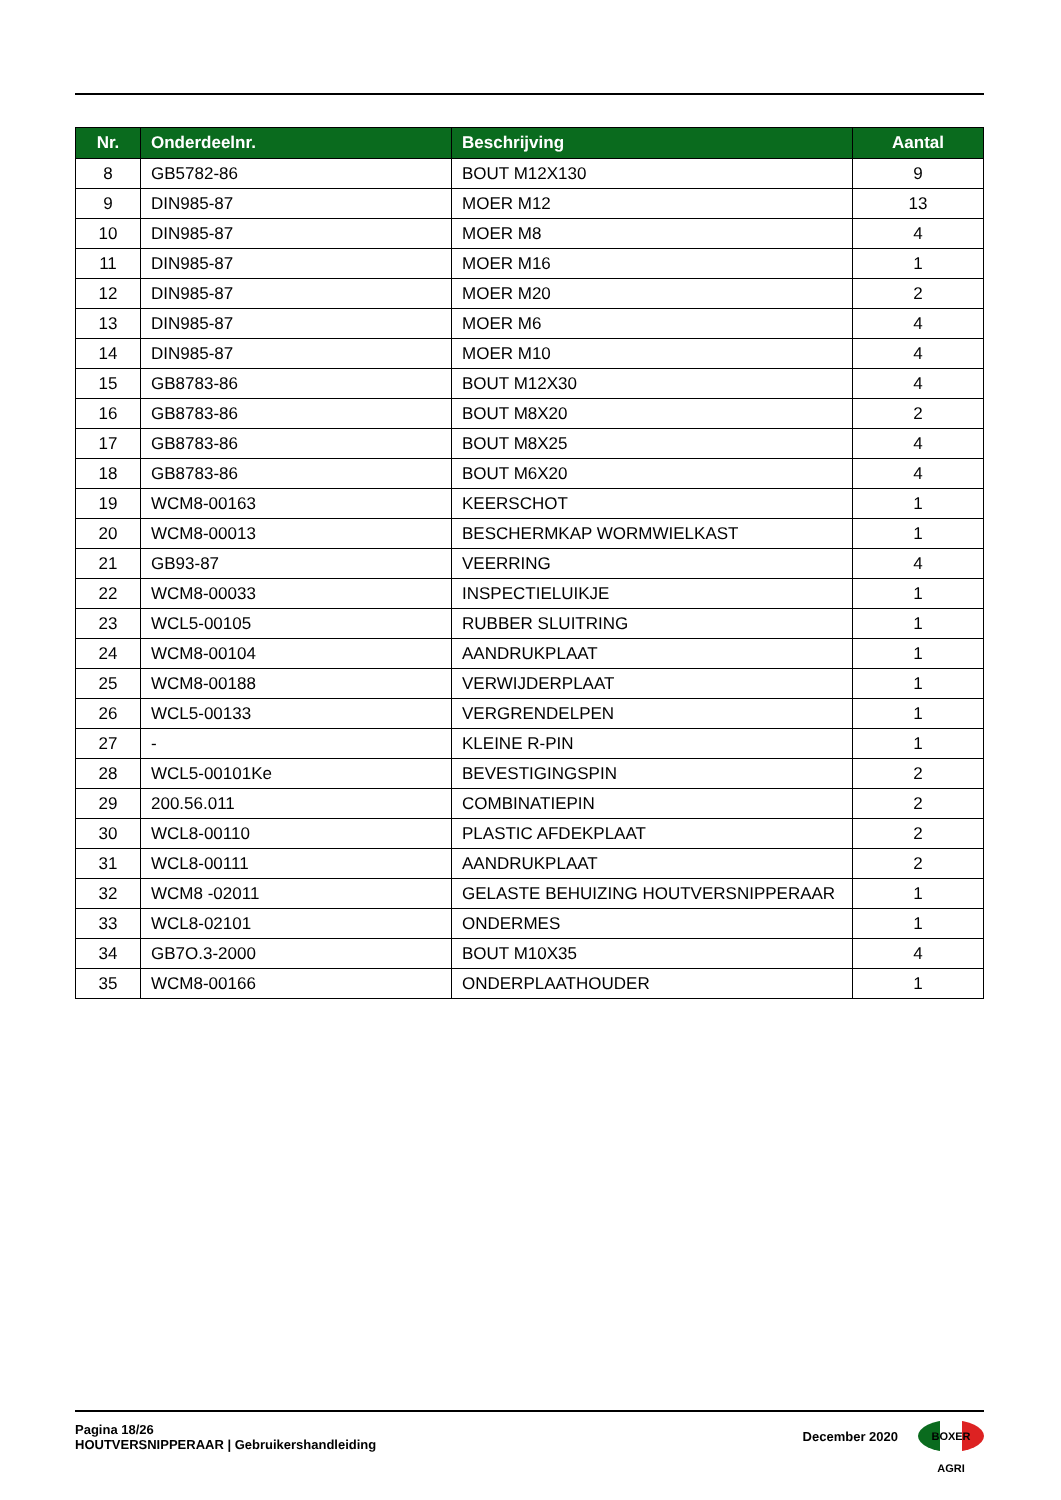| Nr. | Onderdeelnr. | Beschrijving | Aantal |
| --- | --- | --- | --- |
| 8 | GB5782-86 | BOUT M12X130 | 9 |
| 9 | DIN985-87 | MOER M12 | 13 |
| 10 | DIN985-87 | MOER M8 | 4 |
| 11 | DIN985-87 | MOER M16 | 1 |
| 12 | DIN985-87 | MOER M20 | 2 |
| 13 | DIN985-87 | MOER M6 | 4 |
| 14 | DIN985-87 | MOER M10 | 4 |
| 15 | GB8783-86 | BOUT M12X30 | 4 |
| 16 | GB8783-86 | BOUT M8X20 | 2 |
| 17 | GB8783-86 | BOUT M8X25 | 4 |
| 18 | GB8783-86 | BOUT M6X20 | 4 |
| 19 | WCM8-00163 | KEERSCHOT | 1 |
| 20 | WCM8-00013 | BESCHERMKAP WORMWIELKAST | 1 |
| 21 | GB93-87 | VEERRING | 4 |
| 22 | WCM8-00033 | INSPECTIELUIKJE | 1 |
| 23 | WCL5-00105 | RUBBER SLUITRING | 1 |
| 24 | WCM8-00104 | AANDRUKPLAAT | 1 |
| 25 | WCM8-00188 | VERWIJDERPLAAT | 1 |
| 26 | WCL5-00133 | VERGRENDELPEN | 1 |
| 27 | - | KLEINE R-PIN | 1 |
| 28 | WCL5-00101Ke | BEVESTIGINGSPIN | 2 |
| 29 | 200.56.011 | COMBINATIEPIN | 2 |
| 30 | WCL8-00110 | PLASTIC AFDEKPLAAT | 2 |
| 31 | WCL8-00111 | AANDRUKPLAAT | 2 |
| 32 | WCM8 -02011 | GELASTE BEHUIZING HOUTVERSNIPPERAAR | 1 |
| 33 | WCL8-02101 | ONDERMES | 1 |
| 34 | GB7O.3-2000 | BOUT M10X35 | 4 |
| 35 | WCM8-00166 | ONDERPLAATHOUDER | 1 |
Pagina 18/26
HOUTVERSNIPPERAAR | Gebruikershandleiding
December 2020
BOXER AGRI